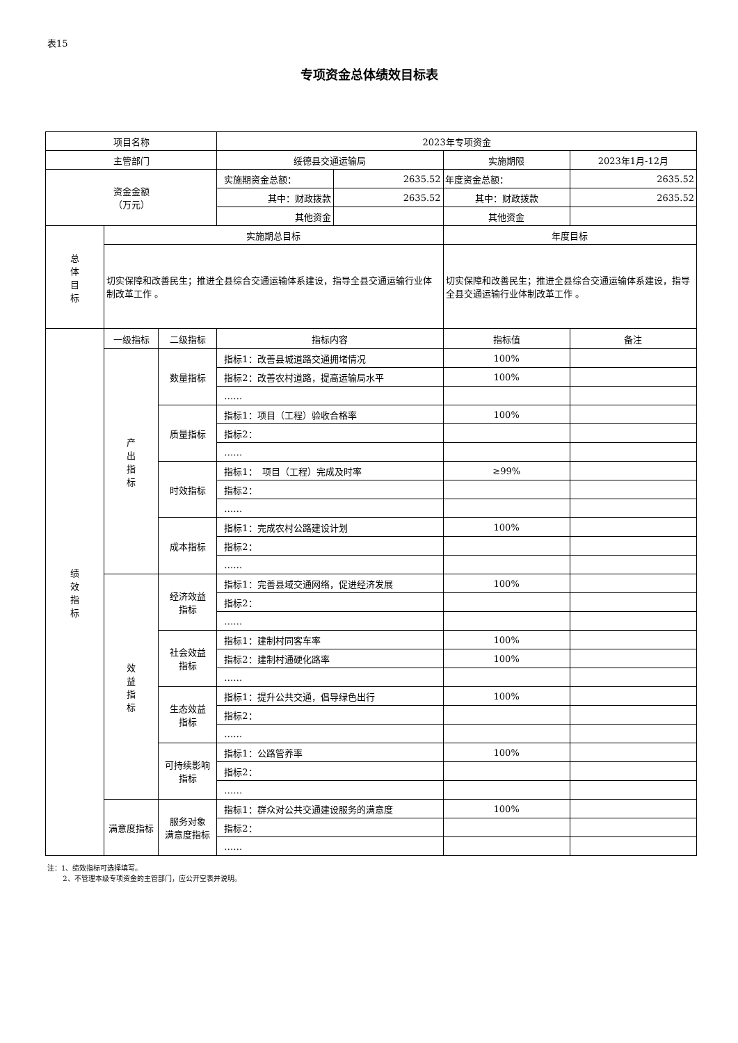表15
专项资金总体绩效目标表
| 项目名称 | | | 2023年专项资金 | | | |
| 主管部门 | | | 绥德县交通运输局 | | 实施期限 | 2023年1月-12月 |
| 资金金额 （万元） | | | 实施期资金总额： | 2635.52 | 年度资金总额： | 2635.52 |
| | | | 其中：财政拨款 | 2635.52 | 其中：财政拨款 | 2635.52 |
| | | | 其他资金 | | 其他资金 | |
| 总 体 目 标 | 实施期总目标 | | | | 年度目标 | |
| | 切实保障和改善民生；推进全县综合交通运输体系建设，指导全县交通运输行业体制改革工作 。 | | | | 切实保障和改善民生；推进全县综合交通运输体系建设，指导全县交通运输行业体制改革工作 。 | |
| 绩 效 指 标 | 一级指标 | 二级指标 | 指标内容 | | 指标值 | 备注 |
| | 产 出 指 标 | 数量指标 | 指标1：改善县城道路交通拥堵情况 | | 100% | |
| | | | 指标2：改善农村道路，提高运输局水平 | | 100% | |
| | | | …… | | | |
| | | 质量指标 | 指标1：项目（工程）验收合格率 | | 100% | |
| | | | 指标2： | | | |
| | | | …… | | | |
| | | 时效指标 | 指标1： 项目（工程）完成及时率 | | ≥99% | |
| | | | 指标2： | | | |
| | | | …… | | | |
| | | 成本指标 | 指标1：完成农村公路建设计划 | | 100% | |
| | | | 指标2： | | | |
| | | | …… | | | |
| | 效 益 指 标 | 经济效益 指标 | 指标1：完善县域交通网络，促进经济发展 | | 100% | |
| | | | 指标2： | | | |
| | | | …… | | | |
| | | 社会效益 指标 | 指标1：建制村同客车率 | | 100% | |
| | | | 指标2：建制村通硬化路率 | | 100% | |
| | | | …… | | | |
| | | 生态效益 指标 | 指标1：提升公共交通，倡导绿色出行 | | 100% | |
| | | | 指标2： | | | |
| | | | …… | | | |
| | | 可持续影响 指标 | 指标1：公路管养率 | | 100% | |
| | | | 指标2： | | | |
| | | | …… | | | |
| | 满意度指标 | 服务对象 满意度指标 | 指标1：群众对公共交通建设服务的满意度 | | 100% | |
| | | | 指标2： | | | |
| | | | …… | | | |
注：1、绩效指标可选择填写。
2、不管理本级专项资金的主管部门，应公开空表并说明。